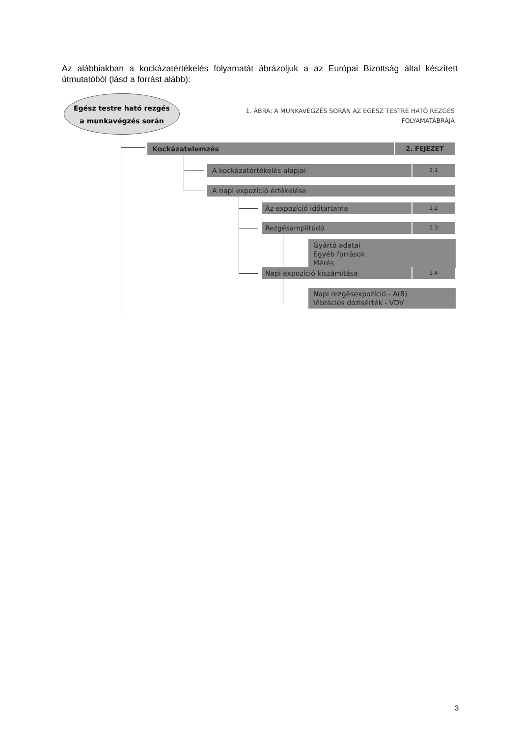Az alábbiakban a kockázatértékelés folyamatát ábrázoljuk a az Európai Bizottság által készített útmutatóból (lásd a forrást alább):
Egész testre ható rezgés
a munkavégzés során
1. ÁBRA: A MUNKAVÉGZÉS SORÁN AZ EGÉSZ TESTRE HATÓ REZGÉS
FOLYAMATÁBRÁJA
Kockázatelemzés 2. FEJEZET
A kockázatértékelés alapjai 2.1
A napi expozíció értékelése
Az expozíció időtartama 2.2
Rezgésamplitúdó 2.3
Gyártó adatai
Egyéb források
Mérés
Napi expozíció kiszámítása 2.4
Napi rezgésexpozíció - A(8)
Vibrációs dózisérték - VDV
3